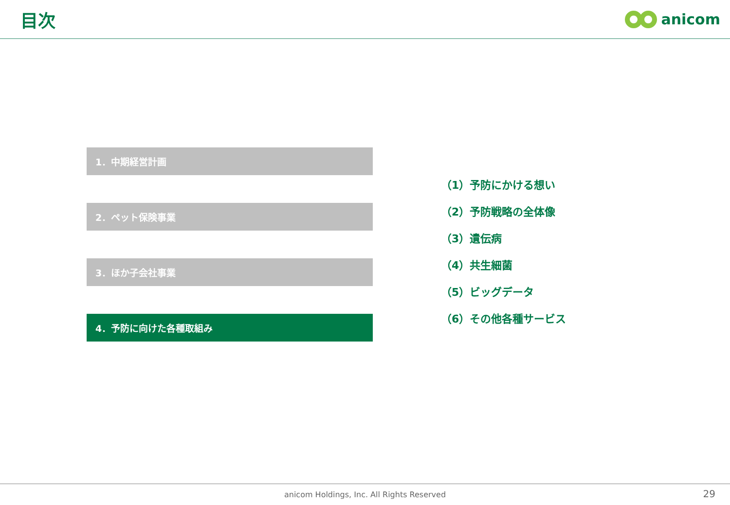目次
anicom
1．中期経営計画
2．ペット保険事業
3．ほか子会社事業
4．予防に向けた各種取組み
（1）予防にかける想い
（2）予防戦略の全体像
（3）遺伝病
（4）共生細菌
（5）ビッグデータ
（6）その他各種サービス
anicom Holdings, Inc. All Rights Reserved
29